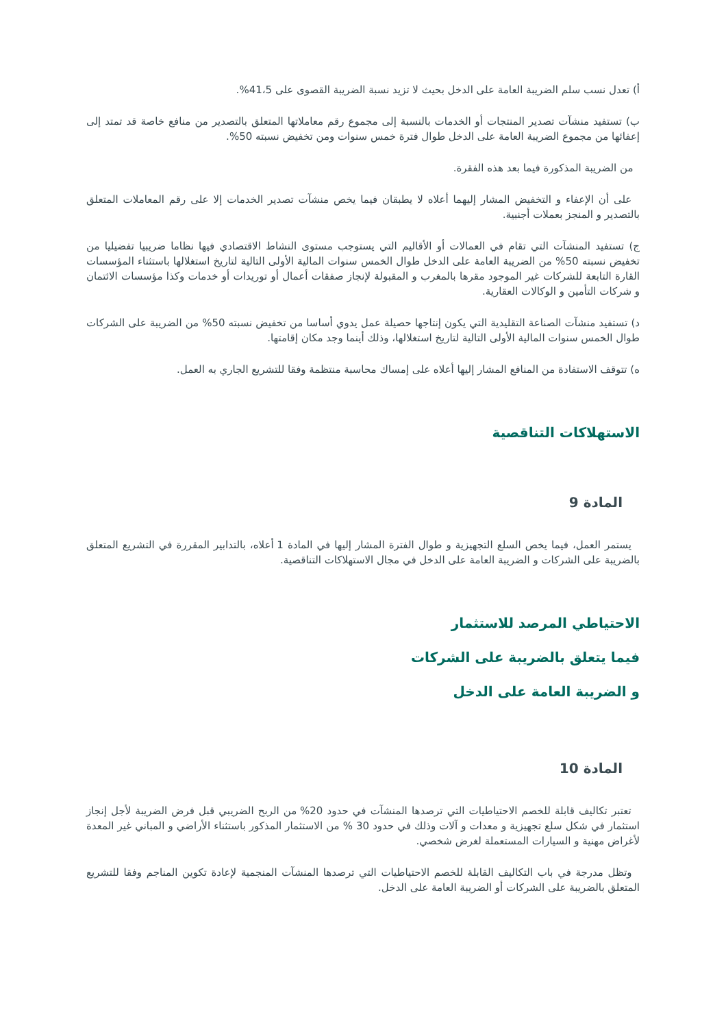أ) تعدل نسب سلم الضريبة العامة على الدخل بحيث لا تزيد نسبة الضريبة القصوى على 41،5%.
ب) تستفيد منشآت تصدير المنتجات أو الخدمات بالنسبة إلى مجموع رقم معاملاتها المتعلق بالتصدير من منافع خاصة قد تمتد إلى إعفائها من مجموع الضريبة العامة على الدخل طوال فترة خمس سنوات ومن تخفيض نسبته 50%.
من الضريبة المذكورة فيما بعد هذه الفقرة.
على أن الإعفاء و التخفيض المشار إليهما أعلاه لا يطبقان فيما يخص منشآت تصدير الخدمات إلا على رقم المعاملات المتعلق بالتصدير و المنجز بعملات أجنبية.
ج) تستفيد المنشآت التي تقام في العمالات أو الأقاليم التي يستوجب مستوى النشاط الاقتصادي فيها نظاما ضريبيا تفضيليا من تخفيض نسبته 50% من الضريبة العامة على الدخل طوال الخمس سنوات المالية الأولى التالية لتاريخ استغلالها باستثناء المؤسسات القارة التابعة للشركات غير الموجود مقرها بالمغرب و المقبولة لإنجاز صفقات أعمال أو توريدات أو خدمات وكذا مؤسسات الائتمان و شركات التأمين و الوكالات العقارية.
د) تستفيد منشآت الصناعة التقليدية التي يكون إنتاجها حصيلة عمل يدوي أساسا من تخفيض نسبته 50% من الضريبة على الشركات طوال الخمس سنوات المالية الأولى التالية لتاريخ استغلالها، وذلك أينما وجد مكان إقامتها.
ه) تتوقف الاستفادة من المنافع المشار إليها أعلاه على إمساك محاسبة منتظمة وفقا للتشريع الجاري به العمل.
الاستهلاكات التناقصية
المادة 9
يستمر العمل، فيما يخص السلع التجهيزية و طوال الفترة المشار إليها في المادة 1 أعلاه، بالتدابير المقررة في التشريع المتعلق بالضريبة على الشركات و الضريبة العامة على الدخل في مجال الاستهلاكات التناقصية.
الاحتياطي المرصد للاستثمار
فيما يتعلق بالضريبة على الشركات
و الضريبة العامة على الدخل
المادة 10
تعتبر تكاليف قابلة للخصم الاحتياطيات التي ترصدها المنشآت في حدود 20% من الربح الضريبي قبل فرض الضريبة لأجل إنجاز استثمار في شكل سلع تجهيزية و معدات و آلات وذلك في حدود 30 % من الاستثمار المذكور باستثناء الأراضي و المباني غير المعدة لأغراض مهنية و السيارات المستعملة لغرض شخصي.
وتظل مدرجة في باب التكاليف القابلة للخصم الاحتياطيات التي ترصدها المنشآت المنجمية لإعادة تكوين المناجم وفقا للتشريع المتعلق بالضريبة على الشركات أو الضريبة العامة على الدخل.